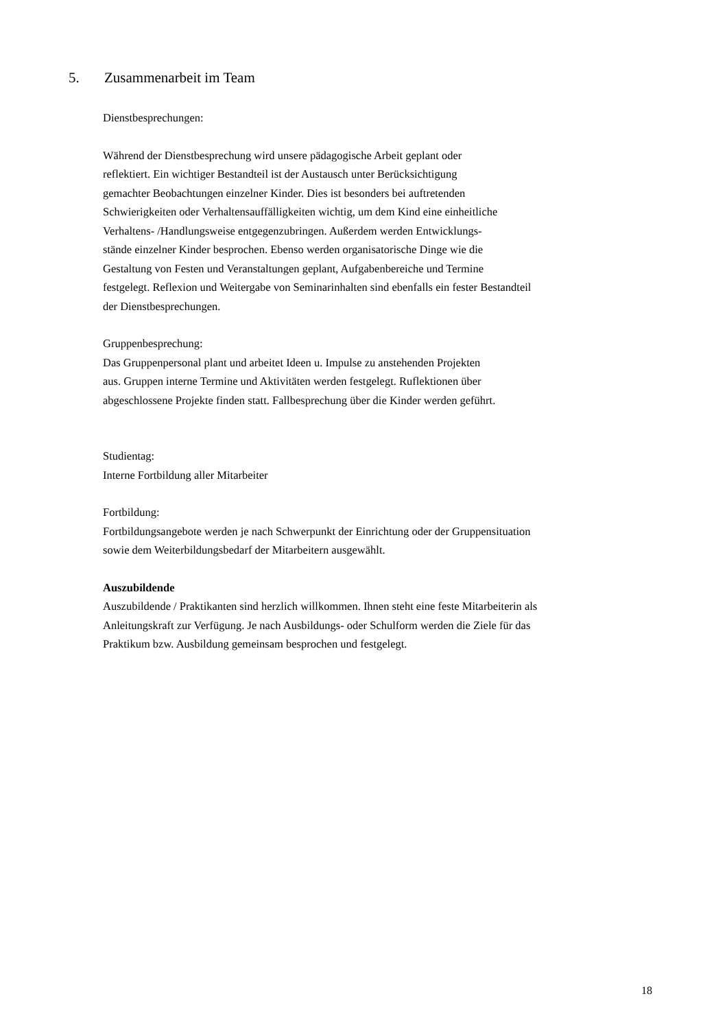5. Zusammenarbeit im Team
Dienstbesprechungen:
Während der Dienstbesprechung wird unsere pädagogische Arbeit geplant oder
reflektiert. Ein wichtiger Bestandteil ist der Austausch unter Berücksichtigung
gemachter Beobachtungen einzelner Kinder. Dies ist besonders bei auftretenden
Schwierigkeiten oder Verhaltensauffälligkeiten wichtig, um dem Kind eine einheitliche
Verhaltens- /Handlungsweise entgegenzubringen. Außerdem werden Entwicklungs-
stände einzelner Kinder besprochen. Ebenso werden organisatorische Dinge wie die
Gestaltung von Festen und Veranstaltungen geplant, Aufgabenbereiche und Termine
festgelegt. Reflexion und Weitergabe von Seminarinhalten sind ebenfalls ein fester Bestandteil
der Dienstbesprechungen.
Gruppenbesprechung:
Das Gruppenpersonal plant und arbeitet Ideen u. Impulse zu anstehenden Projekten
aus. Gruppen interne Termine und Aktivitäten werden festgelegt. Ruflektionen über
abgeschlossene Projekte finden statt. Fallbesprechung über die Kinder werden geführt.
Studientag:
Interne Fortbildung aller Mitarbeiter
Fortbildung:
Fortbildungsangebote werden je nach Schwerpunkt der Einrichtung oder der Gruppensituation
sowie dem Weiterbildungsbedarf der Mitarbeitern ausgewählt.
Auszubildende
Auszubildende / Praktikanten sind herzlich willkommen. Ihnen steht eine feste Mitarbeiterin als
Anleitungskraft zur Verfügung. Je nach Ausbildungs- oder Schulform werden die Ziele für das
Praktikum bzw. Ausbildung gemeinsam besprochen und festgelegt.
18